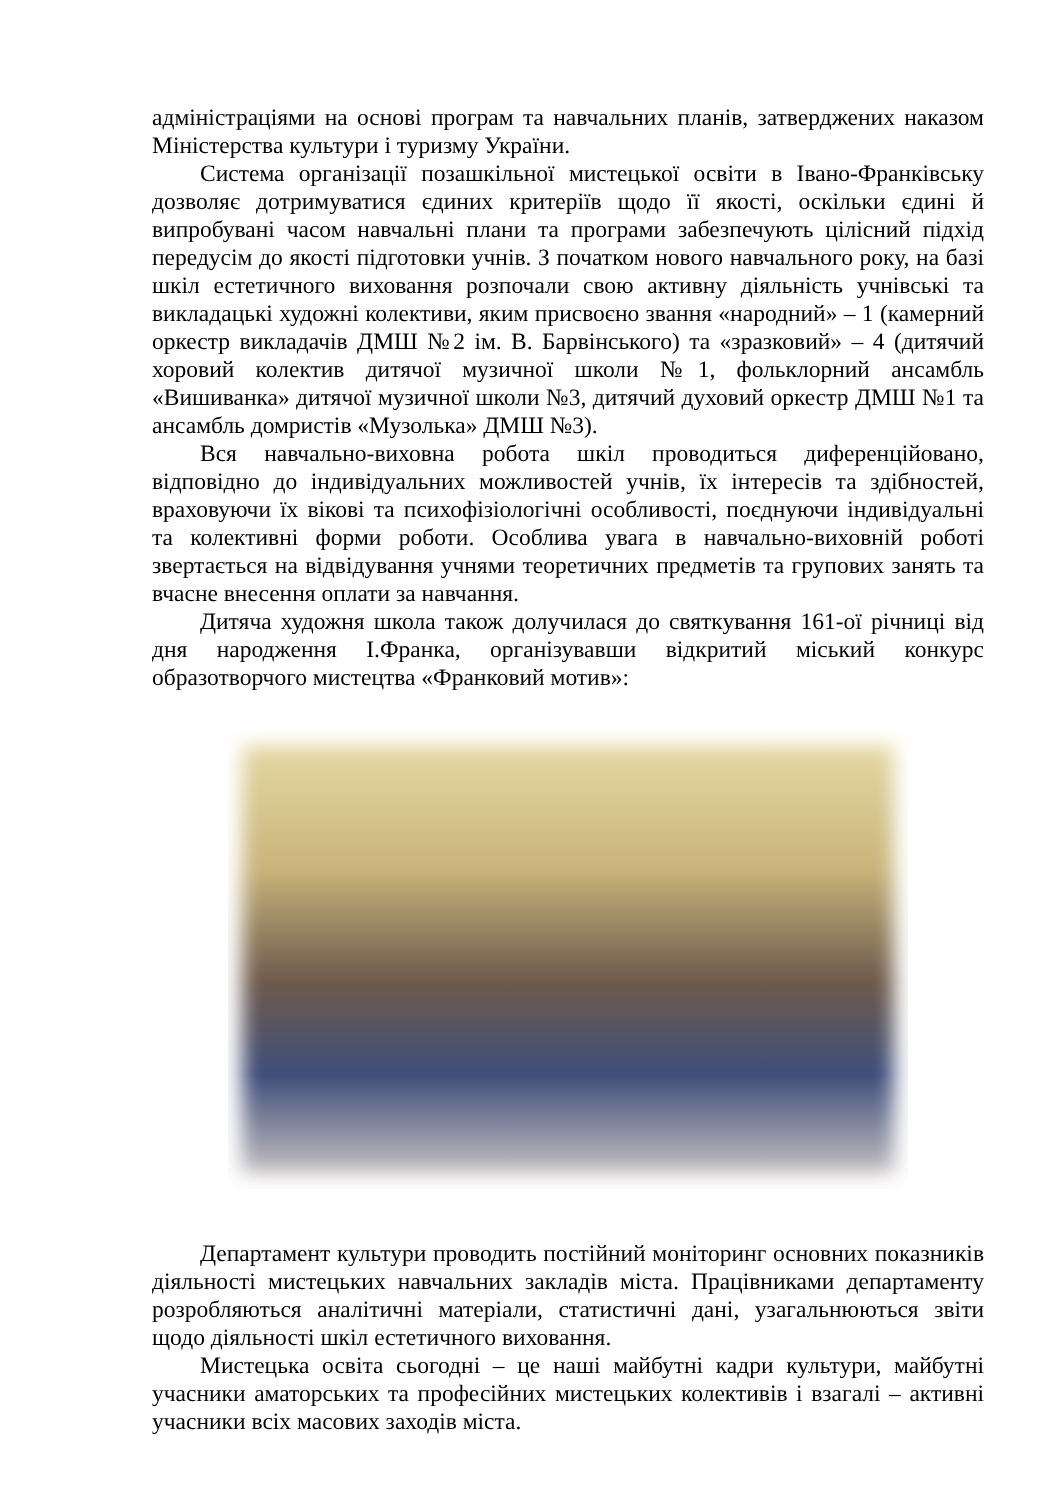адміністраціями на основі програм та навчальних планів, затверджених наказом Міністерства культури і туризму України.
Система організації позашкільної мистецької освіти в Івано-Франківську дозволяє дотримуватися єдиних критеріїв щодо її якості, оскільки єдині й випробувані часом навчальні плани та програми забезпечують цілісний підхід передусім до якості підготовки учнів. З початком нового навчального року, на базі шкіл естетичного виховання розпочали свою активну діяльність учнівські та викладацькі художні колективи, яким присвоєно звання «народний» – 1 (камерний оркестр викладачів ДМШ №2 ім. В. Барвінського) та «зразковий» – 4 (дитячий хоровий колектив дитячої музичної школи №1, фольклорний ансамбль «Вишиванка» дитячої музичної школи №3, дитячий духовий оркестр ДМШ №1 та ансамбль домристів «Музолька» ДМШ №3).
Вся навчально-виховна робота шкіл проводиться диференційовано, відповідно до індивідуальних можливостей учнів, їх інтересів та здібностей, враховуючи їх вікові та психофізіологічні особливості, поєднуючи індивідуальні та колективні форми роботи. Особлива увага в навчально-виховній роботі звертається на відвідування учнями теоретичних предметів та групових занять та вчасне внесення оплати за навчання.
Дитяча художня школа також долучилася до святкування 161-ої річниці від дня народження І.Франка, організувавши відкритий міський конкурс образотворчого мистецтва «Франковий мотив»:
Департамент культури проводить постійний моніторинг основних показників діяльності мистецьких навчальних закладів міста. Працівниками департаменту розробляються аналітичні матеріали, статистичні дані, узагальнюються звіти щодо діяльності шкіл естетичного виховання.
Мистецька освіта сьогодні – це наші майбутні кадри культури, майбутні учасники аматорських та професійних мистецьких колективів і взагалі – активні учасники всіх масових заходів міста.